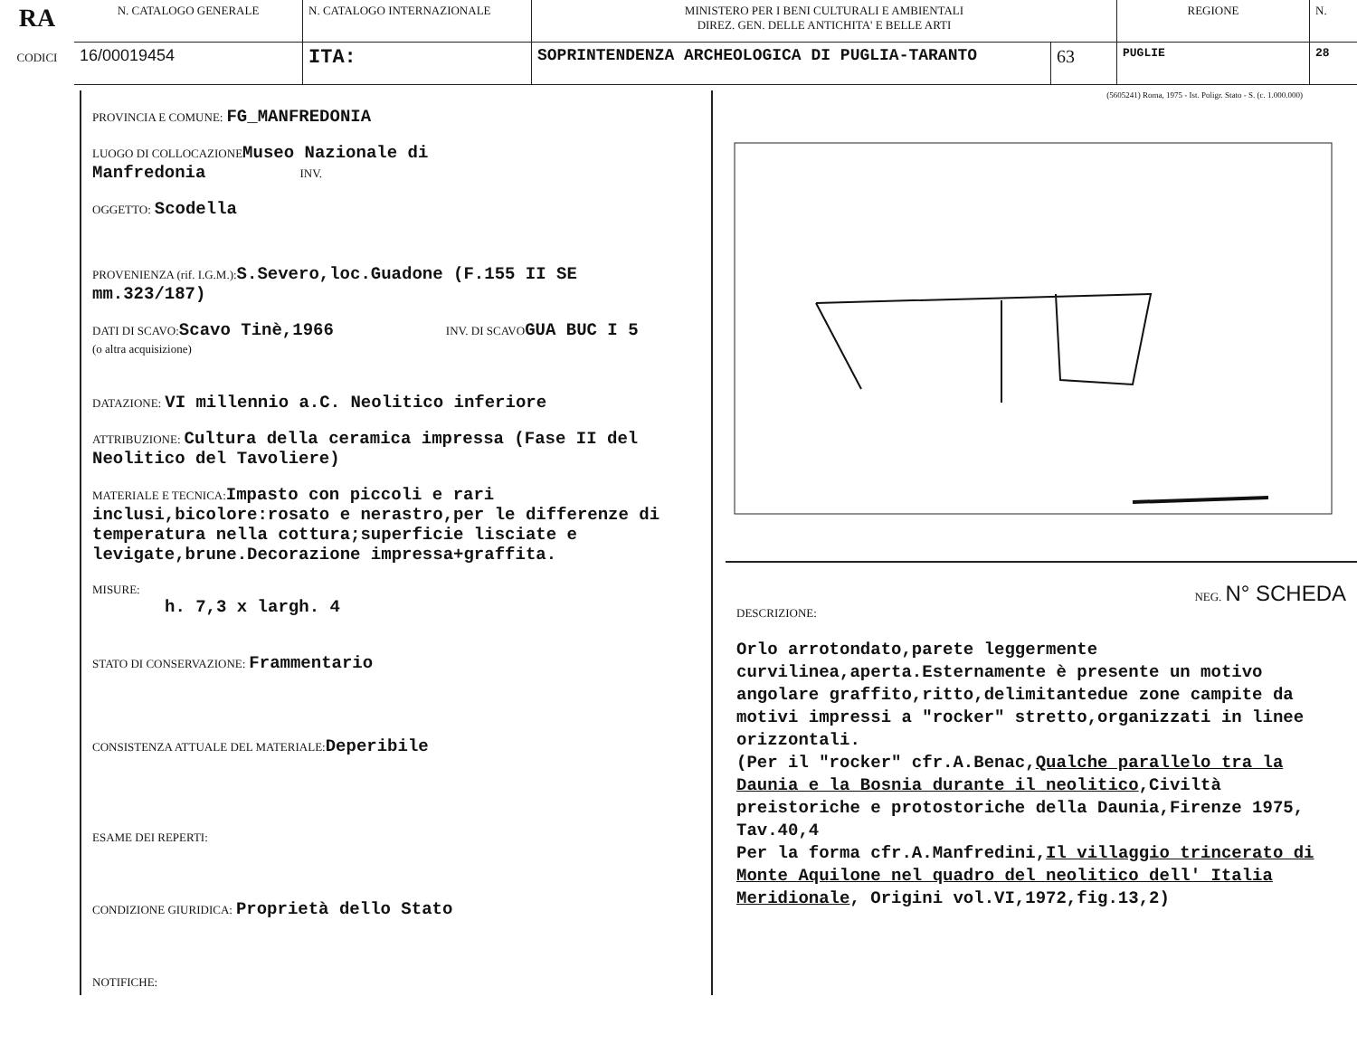| RA CODICI | N. CATALOGO GENERALE | N. CATALOGO INTERNAZIONALE | MINISTERO PER I BENI CULTURALI E AMBIENTALI DIREZ. GEN. DELLE ANTICHITA' E BELLE ARTI | | REGIONE | N. |
| | 16/00019454 | ITA: | SOPRINTENDENZA ARCHEOLOGICA DI PUGLIA-TARANTO | 63 | PUGLIE | 28 |
(5605241) Roma, 1975 - Ist. Poligr. Stato - S. (c. 1.000.000)
PROVINCIA E COMUNE: FG_MANFREDONIA
LUOGO DI COLLOCAZIONE Museo Nazionale di
Manfredonia INV.
OGGETTO: Scodella
PROVENIENZA (rif. I.G.M.): S.Severo,loc.Guadone (F.155 II SE mm.323/187)
DATI DI SCAVO: Scavo Tinè,1966 INV. DI SCAVO GUA BUC I 5
(o altra acquisizione)
DATAZIONE: VI millennio a.C. Neolitico inferiore
ATTRIBUZIONE: Cultura della ceramica impressa (Fase II del Neolitico del Tavoliere)
MATERIALE E TECNICA: Impasto con piccoli e rari inclusi,bicolore:rosato e nerastro,per le differenze di temperatura nella cottura;superficie lisciate e levigate,brune.Decorazione impressa+graffita.
MISURE:
h. 7,3 x largh. 4
STATO DI CONSERVAZIONE: Frammentario
CONSISTENZA ATTUALE DEL MATERIALE: Deperibile
ESAME DEI REPERTI:
CONDIZIONE GIURIDICA: Proprietà dello Stato
NOTIFICHE:
NEG. N° SCHEDA
DESCRIZIONE:
Orlo arrotondato,parete leggermente curvilinea,aperta.Esternamente è presente un motivo angolare graffito,ritto,delimitantedue zone campite da motivi impressi a "rocker" stretto,organizzati in linee orizzontali.
(Per il "rocker" cfr.A.Benac,Qualche parallelo tra la Daunia e la Bosnia durante il neolitico,Civiltà preistoriche e protostoriche della Daunia,Firenze 1975, Tav.40,4
Per la forma cfr.A.Manfredini,Il villaggio trincerato di Monte Aquilone nel quadro del neolitico dell' Italia Meridionale, Origini vol.VI,1972,fig.13,2)